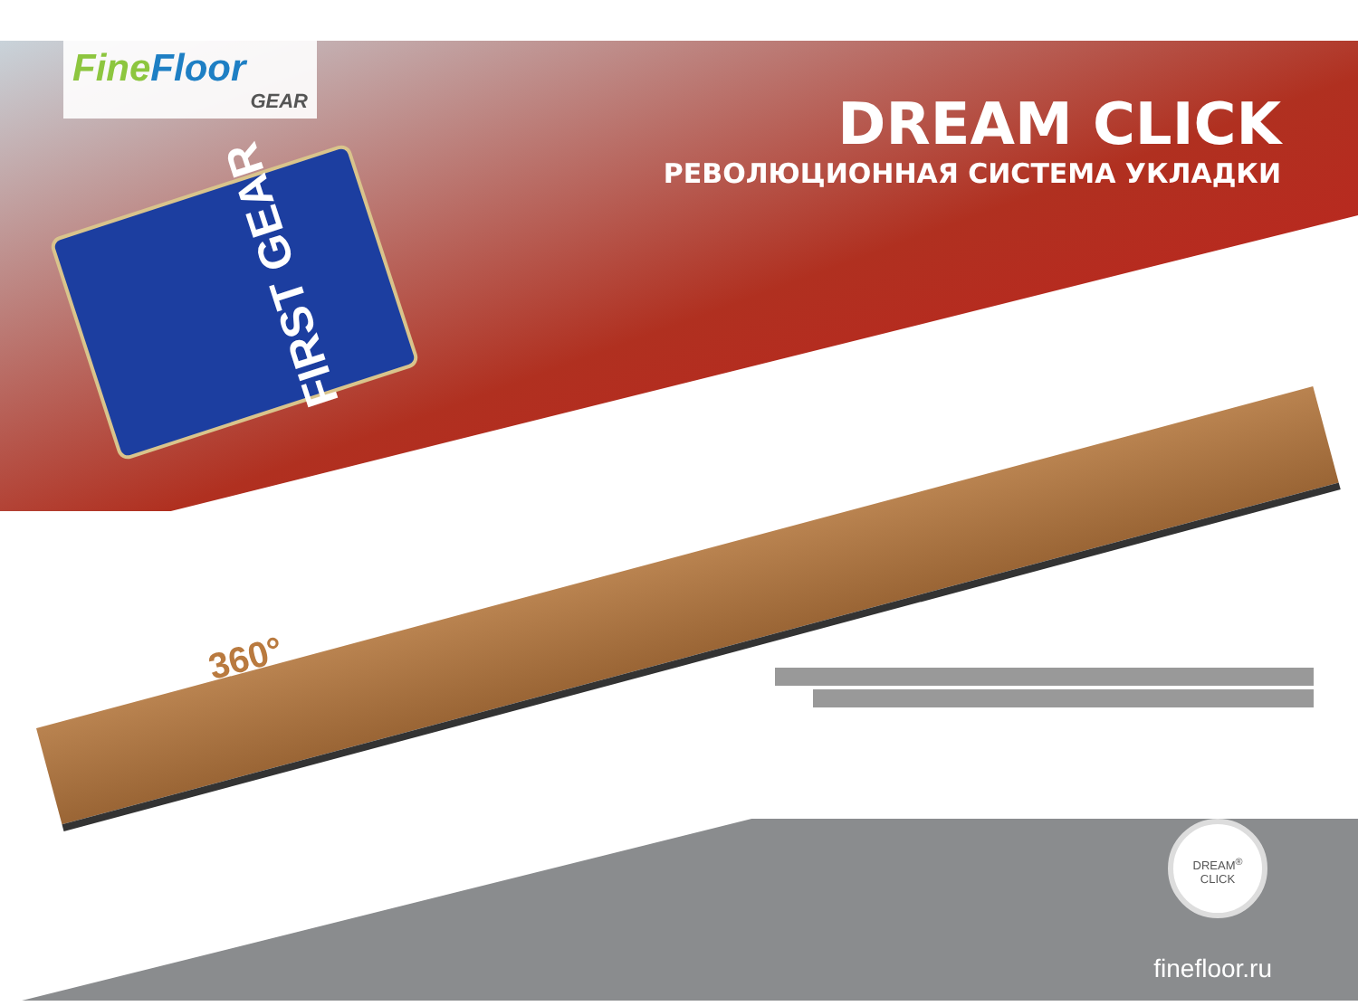FineFloor
GEAR
DREAM CLICK
РЕВОЛЮЦИОННАЯ СИСТЕМА УКЛАДКИ
FIRST GEAR
360°
DREAM<sup>®</sup>
CLICK
finefloor.ru